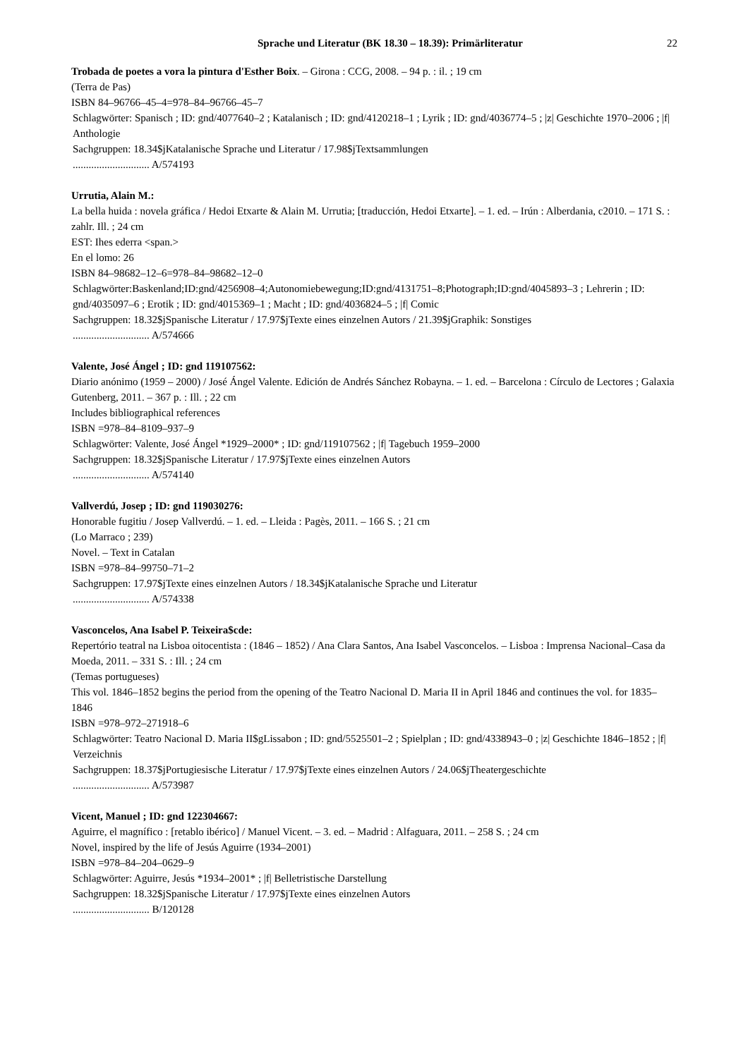Sprache und Literatur (BK 18.30 – 18.39): Primärliteratur 22
Trobada de poetes a vora la pintura d'Esther Boix. – Girona : CCG, 2008. – 94 p. : il. ; 19 cm
(Terra de Pas)
ISBN 84–96766–45–4=978–84–96766–45–7
Schlagwörter: Spanisch ; ID: gnd/4077640–2 ; Katalanisch ; ID: gnd/4120218–1 ; Lyrik ; ID: gnd/4036774–5 ; |z| Geschichte 1970–2006 ; |f| Anthologie
Sachgruppen: 18.34$jKatalanische Sprache und Literatur / 17.98$jTextsammlungen
............................. A/574193
Urrutia, Alain M.:
La bella huida : novela gráfica / Hedoi Etxarte & Alain M. Urrutia; [traducción, Hedoi Etxarte]. – 1. ed. – Irún : Alberdania, c2010. – 171 S. : zahlr. Ill. ; 24 cm
EST: Ihes ederra <span.>
En el lomo: 26
ISBN 84–98682–12–6=978–84–98682–12–0
Schlagwörter:Baskenland;ID:gnd/4256908–4;Autonomiebewegung;ID:gnd/4131751–8;Photograph;ID:gnd/4045893–3 ; Lehrerin ; ID: gnd/4035097–6 ; Erotik ; ID: gnd/4015369–1 ; Macht ; ID: gnd/4036824–5 ; |f| Comic
Sachgruppen: 18.32$jSpanische Literatur / 17.97$jTexte eines einzelnen Autors / 21.39$jGraphik: Sonstiges
............................. A/574666
Valente, José Ángel ; ID: gnd 119107562:
Diario anónimo (1959 – 2000) / José Ángel Valente. Edición de Andrés Sánchez Robayna. – 1. ed. – Barcelona : Círculo de Lectores ; Galaxia Gutenberg, 2011. – 367 p. : Ill. ; 22 cm
Includes bibliographical references
ISBN =978–84–8109–937–9
Schlagwörter: Valente, José Ángel *1929–2000* ; ID: gnd/119107562 ; |f| Tagebuch 1959–2000
Sachgruppen: 18.32$jSpanische Literatur / 17.97$jTexte eines einzelnen Autors
............................. A/574140
Vallverdú, Josep ; ID: gnd 119030276:
Honorable fugitiu / Josep Vallverdú. – 1. ed. – Lleida : Pagès, 2011. – 166 S. ; 21 cm
(Lo Marraco ; 239)
Novel. – Text in Catalan
ISBN =978–84–99750–71–2
Sachgruppen: 17.97$jTexte eines einzelnen Autors / 18.34$jKatalanische Sprache und Literatur
............................. A/574338
Vasconcelos, Ana Isabel P. Teixeira$cde:
Repertório teatral na Lisboa oitocentista : (1846 – 1852) / Ana Clara Santos, Ana Isabel Vasconcelos. – Lisboa : Imprensa Nacional–Casa da Moeda, 2011. – 331 S. : Ill. ; 24 cm
(Temas portugueses)
This vol. 1846–1852 begins the period from the opening of the Teatro Nacional D. Maria II in April 1846 and continues the vol. for 1835–1846
ISBN =978–972–271918–6
Schlagwörter: Teatro Nacional D. Maria II$gLissabon ; ID: gnd/5525501–2 ; Spielplan ; ID: gnd/4338943–0 ; |z| Geschichte 1846–1852 ; |f| Verzeichnis
Sachgruppen: 18.37$jPortugiesische Literatur / 17.97$jTexte eines einzelnen Autors / 24.06$jTheatergeschichte
............................. A/573987
Vicent, Manuel ; ID: gnd 122304667:
Aguirre, el magnífico : [retablo ibérico] / Manuel Vicent. – 3. ed. – Madrid : Alfaguara, 2011. – 258 S. ; 24 cm
Novel, inspired by the life of Jesús Aguirre (1934–2001)
ISBN =978–84–204–0629–9
Schlagwörter: Aguirre, Jesús *1934–2001* ; |f| Belletristische Darstellung
Sachgruppen: 18.32$jSpanische Literatur / 17.97$jTexte eines einzelnen Autors
............................. B/120128